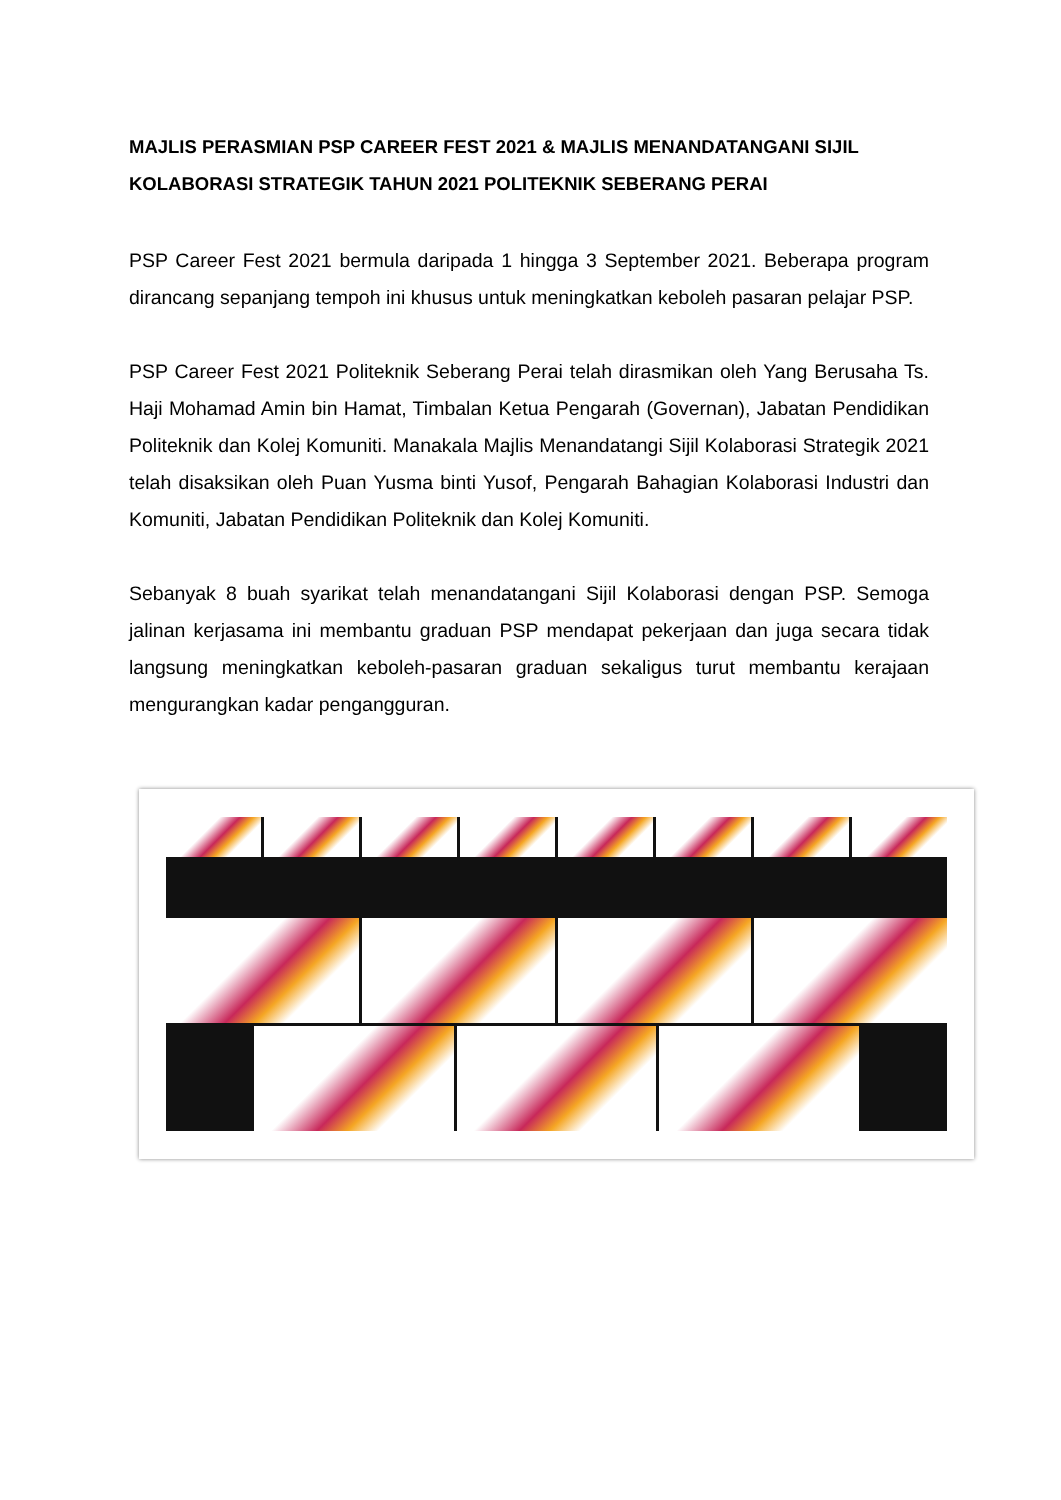MAJLIS PERASMIAN PSP CAREER FEST 2021 & MAJLIS MENANDATANGANI SIJIL KOLABORASI STRATEGIK TAHUN 2021 POLITEKNIK SEBERANG PERAI
PSP Career Fest 2021 bermula daripada 1 hingga 3 September 2021. Beberapa program dirancang sepanjang tempoh ini khusus untuk meningkatkan keboleh pasaran pelajar PSP.
PSP Career Fest 2021 Politeknik Seberang Perai telah dirasmikan oleh Yang Berusaha Ts. Haji Mohamad Amin bin Hamat, Timbalan Ketua Pengarah (Governan), Jabatan Pendidikan Politeknik dan Kolej Komuniti. Manakala Majlis Menandatangi Sijil Kolaborasi Strategik 2021 telah disaksikan oleh Puan Yusma binti Yusof, Pengarah Bahagian Kolaborasi Industri dan Komuniti, Jabatan Pendidikan Politeknik dan Kolej Komuniti.
Sebanyak 8 buah syarikat telah menandatangani Sijil Kolaborasi dengan PSP. Semoga jalinan kerjasama ini membantu graduan PSP mendapat pekerjaan dan juga secara tidak langsung meningkatkan keboleh-pasaran graduan sekaligus turut membantu kerajaan mengurangkan kadar pengangguran.